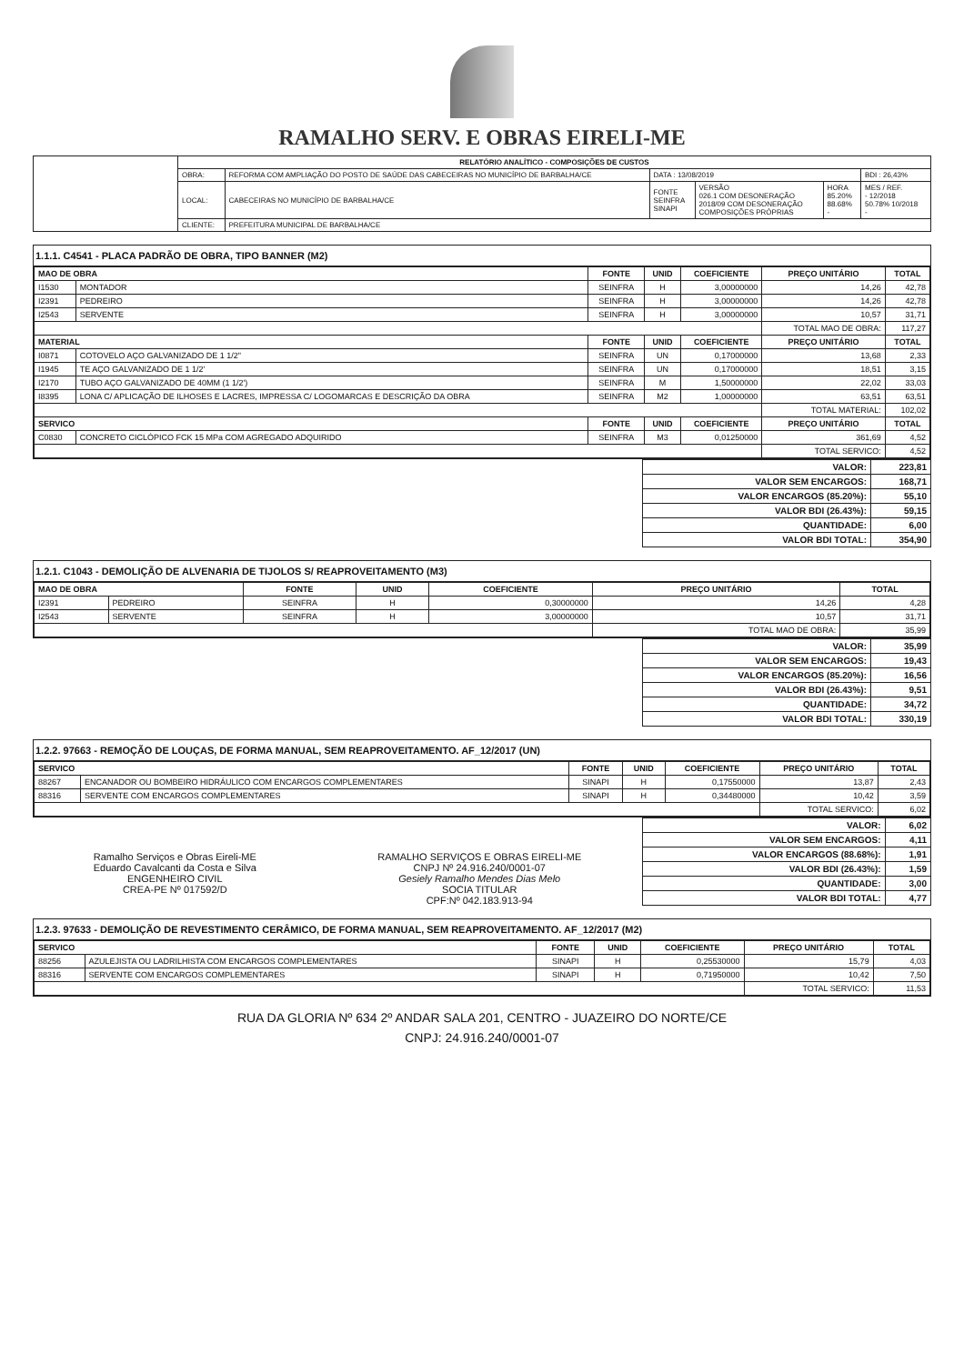RAMALHO SERV. E OBRAS EIRELI-ME
| | RELATÓRIO ANALÍTICO - COMPOSIÇÕES DE CUSTOS | | | | | |
| | OBRA: | REFORMA COM AMPLIAÇÃO DO POSTO DE SAÚDE DAS CABECEIRAS NO MUNICÍPIO DE BARBALHA/CE | DATA : 13/08/2019 | | | BDI : 26,43% |
| | LOCAL: | CABECEIRAS NO MUNICÍPIO DE BARBALHA/CE | FONTE SEINFRA SINAPI | VERSÃO 026.1 COM DESONERAÇÃO 2018/09 COM DESONERAÇÃO COMPOSIÇÕES PRÓPRIAS | HORA 85.20% 88.68% - | MES / REF. - 12/2018 50.78% 10/2018 - |
| | CLIENTE: | PREFEITURA MUNICIPAL DE BARBALHA/CE | | | | |
1.1.1. C4541 - PLACA PADRÃO DE OBRA, TIPO BANNER (M2)
| MAO DE OBRA | | FONTE | UNID | COEFICIENTE | PREÇO UNITÁRIO | TOTAL |
| --- | --- | --- | --- | --- | --- | --- |
| I1530 | MONTADOR | SEINFRA | H | 3,00000000 | 14,26 | 42,78 |
| I2391 | PEDREIRO | SEINFRA | H | 3,00000000 | 14,26 | 42,78 |
| I2543 | SERVENTE | SEINFRA | H | 3,00000000 | 10,57 | 31,71 |
| | | | | | TOTAL MAO DE OBRA: | 117,27 |
| MATERIAL | | FONTE | UNID | COEFICIENTE | PREÇO UNITÁRIO | TOTAL |
| I0871 | COTOVELO AÇO GALVANIZADO DE 1 1/2" | SEINFRA | UN | 0,17000000 | 13,68 | 2,33 |
| I1945 | TE AÇO GALVANIZADO DE 1 1/2' | SEINFRA | UN | 0,17000000 | 18,51 | 3,15 |
| I2170 | TUBO AÇO GALVANIZADO DE 40MM (1 1/2') | SEINFRA | M | 1,50000000 | 22,02 | 33,03 |
| I8395 | LONA C/ APLICAÇÃO DE ILHOSES E LACRES, IMPRESSA C/ LOGOMARCAS E DESCRIÇÃO DA OBRA | SEINFRA | M2 | 1,00000000 | 63,51 | 63,51 |
| | | | | | TOTAL MATERIAL: | 102,02 |
| SERVICO | | FONTE | UNID | COEFICIENTE | PREÇO UNITÁRIO | TOTAL |
| C0830 | CONCRETO CICLÓPICO FCK 15 MPa COM AGREGADO ADQUIRIDO | SEINFRA | M3 | 0,01250000 | 361,69 | 4,52 |
| | | | | | TOTAL SERVICO: | 4,52 |
| VALOR: | 223,81 |
| VALOR SEM ENCARGOS: | 168,71 |
| VALOR ENCARGOS (85.20%): | 55,10 |
| VALOR BDI (26.43%): | 59,15 |
| QUANTIDADE: | 6,00 |
| VALOR BDI TOTAL: | 354,90 |
1.2.1. C1043 - DEMOLIÇÃO DE ALVENARIA DE TIJOLOS S/ REAPROVEITAMENTO (M3)
| MAO DE OBRA | | FONTE | UNID | COEFICIENTE | PREÇO UNITÁRIO | TOTAL |
| --- | --- | --- | --- | --- | --- | --- |
| I2391 | PEDREIRO | SEINFRA | H | 0,30000000 | 14,26 | 4,28 |
| I2543 | SERVENTE | SEINFRA | H | 3,00000000 | 10,57 | 31,71 |
| | | | | | TOTAL MAO DE OBRA: | 35,99 |
| VALOR: | 35,99 |
| VALOR SEM ENCARGOS: | 19,43 |
| VALOR ENCARGOS (85.20%): | 16,56 |
| VALOR BDI (26.43%): | 9,51 |
| QUANTIDADE: | 34,72 |
| VALOR BDI TOTAL: | 330,19 |
1.2.2. 97663 - REMOÇÃO DE LOUÇAS, DE FORMA MANUAL, SEM REAPROVEITAMENTO. AF_12/2017 (UN)
| SERVICO | | FONTE | UNID | COEFICIENTE | PREÇO UNITÁRIO | TOTAL |
| --- | --- | --- | --- | --- | --- | --- |
| 88267 | ENCANADOR OU BOMBEIRO HIDRÁULICO COM ENCARGOS COMPLEMENTARES | SINAPI | H | 0,17550000 | 13,87 | 2,43 |
| 88316 | SERVENTE COM ENCARGOS COMPLEMENTARES | SINAPI | H | 0,34480000 | 10,42 | 3,59 |
| | | | | | TOTAL SERVICO: | 6,02 |
Ramalho Serviços e Obras Eireli-ME
Eduardo Cavalcanti da Costa e Silva
ENGENHEIRO CIVIL
CREA-PE Nº 017592/D
RAMALHO SERVIÇOS E OBRAS EIRELI-ME
CNPJ Nº 24.916.240/0001-07
Gesiely Ramalho Mendes Dias Melo
SOCIA TITULAR
CPF:Nº 042.183.913-94
| VALOR: | 6,02 |
| VALOR SEM ENCARGOS: | 4,11 |
| VALOR ENCARGOS (88.68%): | 1,91 |
| VALOR BDI (26.43%): | 1,59 |
| QUANTIDADE: | 3,00 |
| VALOR BDI TOTAL: | 4,77 |
1.2.3. 97633 - DEMOLIÇÃO DE REVESTIMENTO CERÂMICO, DE FORMA MANUAL, SEM REAPROVEITAMENTO. AF_12/2017 (M2)
| SERVICO | | FONTE | UNID | COEFICIENTE | PREÇO UNITÁRIO | TOTAL |
| --- | --- | --- | --- | --- | --- | --- |
| 88256 | AZULEJISTA OU LADRILHISTA COM ENCARGOS COMPLEMENTARES | SINAPI | H | 0,25530000 | 15,79 | 4,03 |
| 88316 | SERVENTE COM ENCARGOS COMPLEMENTARES | SINAPI | H | 0,71950000 | 10,42 | 7,50 |
| | | | | | TOTAL SERVICO: | 11,53 |
RUA DA GLORIA Nº 634 2º ANDAR SALA 201, CENTRO - JUAZEIRO DO NORTE/CE
CNPJ: 24.916.240/0001-07